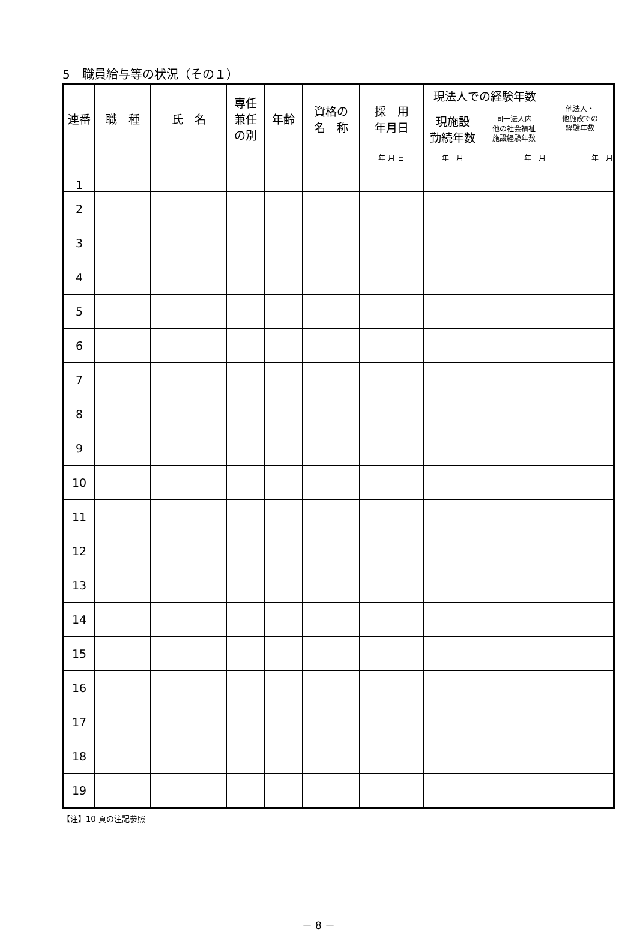5　職員給与等の状況（その１）
| 連番 | 職 種 | 氏 名 | 専任 兼任 の別 | 年齢 | 資格の 名 称 | 採 用 年月日 | 現法人での経験年数 | | 他法人・ 他施設での 経験年数 |
| --- | --- | --- | --- | --- | --- | --- | --- | --- | --- |
| | | | | | | | 現施設 勤続年数 | 同一法人内 他の社会福祉 施設経験年数 | |
| 1 | | | | | | 年 月 日 | 年 月 | 年 月 | 年 月 |
| 2 | | | | | | | | | |
| 3 | | | | | | | | | |
| 4 | | | | | | | | | |
| 5 | | | | | | | | | |
| 6 | | | | | | | | | |
| 7 | | | | | | | | | |
| 8 | | | | | | | | | |
| 9 | | | | | | | | | |
| 10 | | | | | | | | | |
| 11 | | | | | | | | | |
| 12 | | | | | | | | | |
| 13 | | | | | | | | | |
| 14 | | | | | | | | | |
| 15 | | | | | | | | | |
| 16 | | | | | | | | | |
| 17 | | | | | | | | | |
| 18 | | | | | | | | | |
| 19 | | | | | | | | | |
【注】10 頁の注記参照
－ 8 －